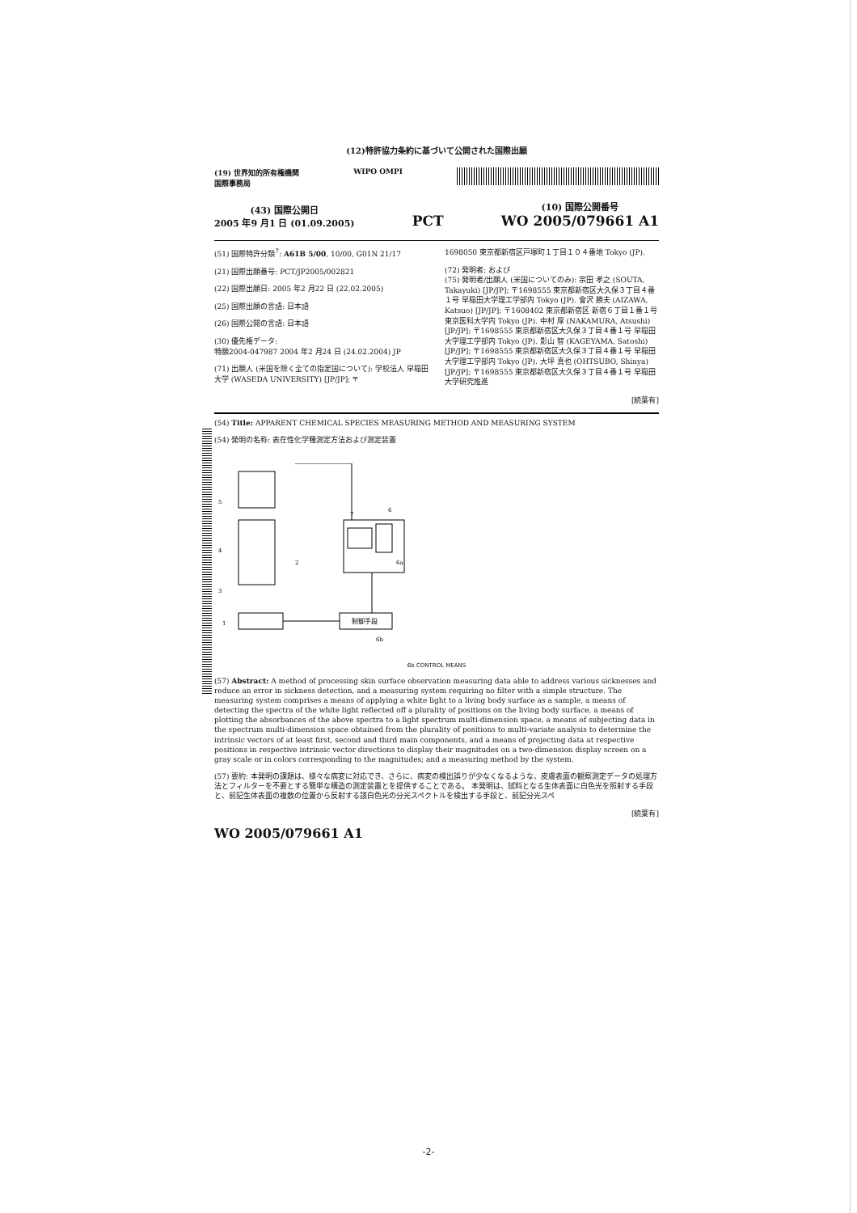(12)特許協力条約に基づいて公開された国際出願
(19) 世界知的所有権機関
国際事務局
WIPO OMPI
(43) 国際公開日
2005 年9 月1 日 (01.09.2005)
PCT
(10) 国際公開番号
WO 2005/079661 A1
(51) 国際特許分類<sup>7</sup>: A61B 5/00, 10/00, G01N 21/17
(21) 国際出願番号: PCT/JP2005/002821
(22) 国際出願日: 2005 年2 月22 日 (22.02.2005)
(25) 国際出願の言語: 日本語
(26) 国際公開の言語: 日本語
(30) 優先権データ:
特願2004-047987 2004 年2 月24 日 (24.02.2004) JP
(71) 出願人 (米国を除く全ての指定国について): 学校法人 早稲田大学 (WASEDA UNIVERSITY) [JP/JP]; 〒
1698050 東京都新宿区戸塚町１丁目１０４番地 Tokyo (JP).
(72) 発明者; および
(75) 発明者/出願人 (米国についてのみ): 宗田 孝之 (SOUTA, Takayuki) [JP/JP]; 〒1698555 東京都新宿区大久保３丁目４番１号 早稲田大学理工学部内 Tokyo (JP). 會沢 勝夫 (AIZAWA, Katsuo) [JP/JP]; 〒1608402 東京都新宿区 新宿６丁目１番１号 東京医科大学内 Tokyo (JP). 中村 厚 (NAKAMURA, Atsushi) [JP/JP]; 〒1698555 東京都新宿区大久保３丁目４番１号 早稲田大学理工学部内 Tokyo (JP). 影山 智 (KAGEYAMA, Satoshi) [JP/JP]; 〒1698555 東京都新宿区大久保３丁目４番１号 早稲田大学理工学部内 Tokyo (JP). 大坪 真也 (OHTSUBO, Shinya) [JP/JP]; 〒1698555 東京都新宿区大久保３丁目４番１号 早稲田大学研究推進
[続葉有]
(54) Title: APPARENT CHEMICAL SPECIES MEASURING METHOD AND MEASURING SYSTEM
(54) 発明の名称: 表在性化学種測定方法および測定装置
5
4
3
1
2
7
6
6a
制御手段
6b
6b CONTROL MEANS
(57) Abstract: A method of processing skin surface observation measuring data able to address various sicknesses and reduce an error in sickness detection, and a measuring system requiring no filter with a simple structure. The measuring system comprises a means of applying a white light to a living body surface as a sample, a means of detecting the spectra of the white light reflected off a plurality of positions on the living body surface, a means of plotting the absorbances of the above spectra to a light spectrum multi-dimension space, a means of subjecting data in the spectrum multi-dimension space obtained from the plurality of positions to multi-variate analysis to determine the intrinsic vectors of at least first, second and third main components, and a means of projecting data at respective positions in respective intrinsic vector directions to display their magnitudes on a two-dimension display screen on a gray scale or in colors corresponding to the magnitudes; and a measuring method by the system.
(57) 要約: 本発明の課題は、様々な病変に対応でき、さらに、病変の検出誤りが少なくなるような、皮膚表面の観察測定データの処理方法とフィルターを不要とする簡単な構造の測定装置とを提供することである。 本発明は、試料となる生体表面に白色光を照射する手段と、前記生体表面の複数の位置から反射する該白色光の分光スペクトルを検出する手段と、前記分光スペ
[続葉有]
WO 2005/079661 A1
-2-